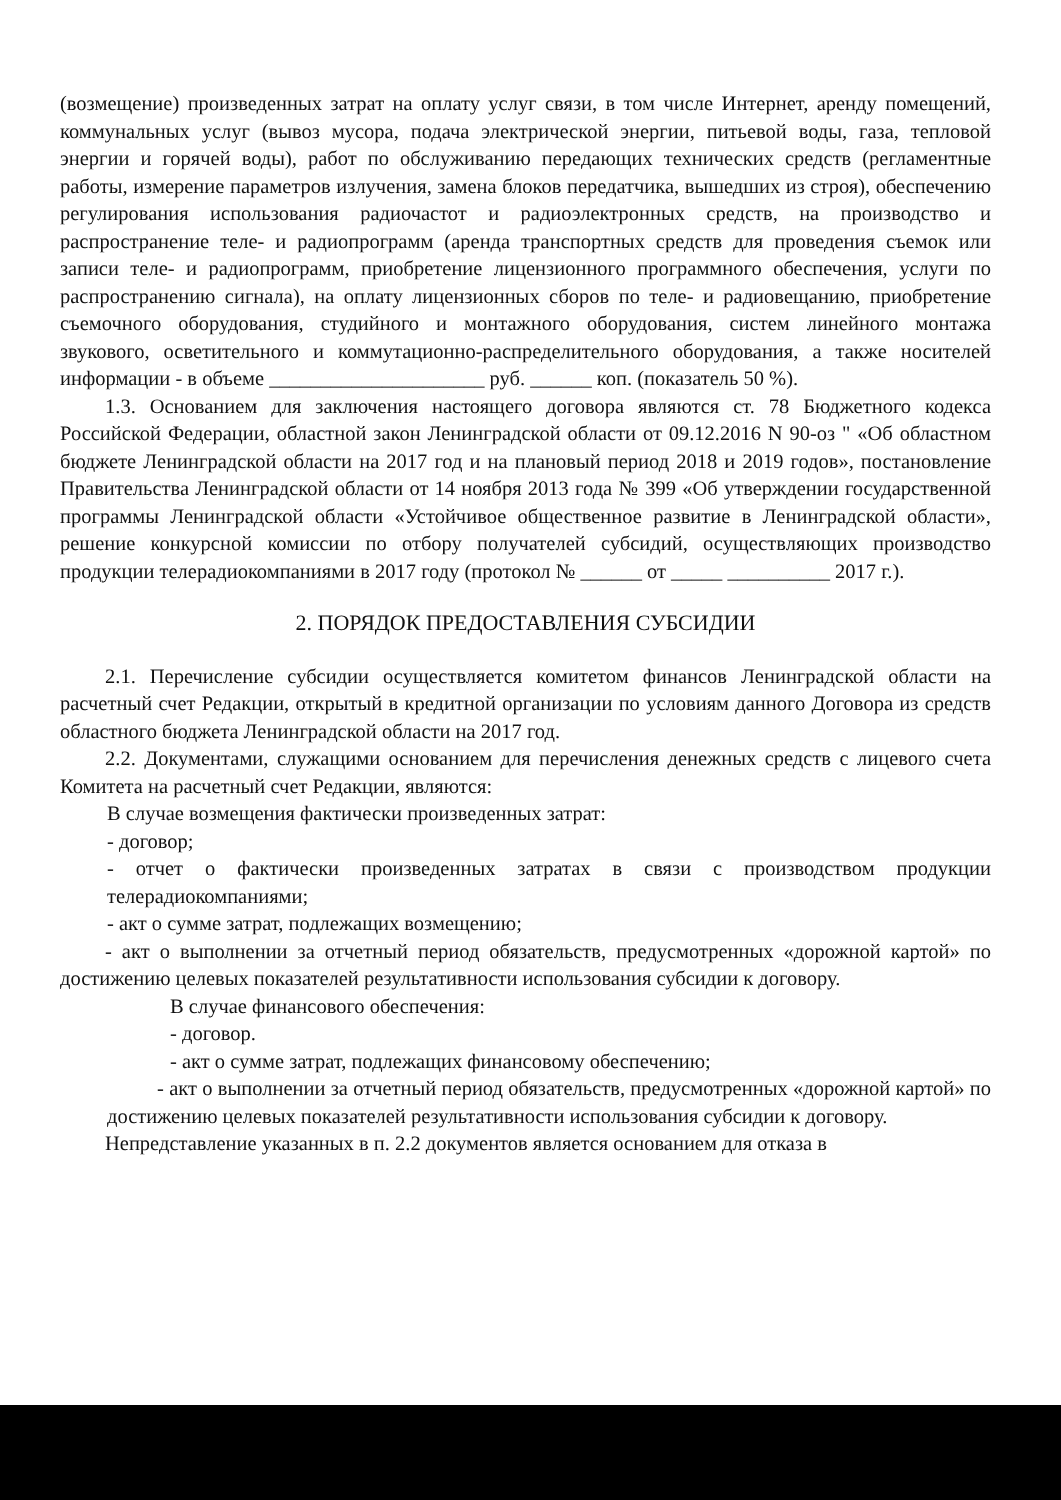(возмещение) произведенных затрат на оплату услуг связи, в том числе Интернет, аренду помещений, коммунальных услуг (вывоз мусора, подача электрической энергии, питьевой воды, газа, тепловой энергии и горячей воды), работ по обслуживанию передающих технических средств (регламентные работы, измерение параметров излучения, замена блоков передатчика, вышедших из строя), обеспечению регулирования использования радиочастот и радиоэлектронных средств, на производство и распространение теле- и радиопрограмм (аренда транспортных средств для проведения съемок или записи теле- и радиопрограмм, приобретение лицензионного программного обеспечения, услуги по распространению сигнала), на оплату лицензионных сборов по теле- и радиовещанию, приобретение съемочного оборудования, студийного и монтажного оборудования, систем линейного монтажа звукового, осветительного и коммутационно-распределительного оборудования, а также носителей информации - в объеме _____________________ руб. ______ коп. (показатель 50 %).
1.3. Основанием для заключения настоящего договора являются ст. 78 Бюджетного кодекса Российской Федерации, областной закон Ленинградской области от 09.12.2016 N 90-оз " «Об областном бюджете Ленинградской области на 2017 год и на плановый период 2018 и 2019 годов», постановление Правительства Ленинградской области от 14 ноября 2013 года № 399 «Об утверждении государственной программы Ленинградской области «Устойчивое общественное развитие в Ленинградской области», решение конкурсной комиссии по отбору получателей субсидий, осуществляющих производство продукции телерадиокомпаниями в 2017 году (протокол № ______ от _____ __________ 2017 г.).
2. ПОРЯДОК ПРЕДОСТАВЛЕНИЯ СУБСИДИИ
2.1. Перечисление субсидии осуществляется комитетом финансов Ленинградской области на расчетный счет Редакции, открытый в кредитной организации по условиям данного Договора из средств областного бюджета Ленинградской области на 2017 год.
2.2. Документами, служащими основанием для перечисления денежных средств с лицевого счета Комитета на расчетный счет Редакции, являются:
В случае возмещения фактически произведенных затрат:
- договор;
- отчет о фактически произведенных затратах в связи с производством продукции телерадиокомпаниями;
- акт о сумме затрат, подлежащих возмещению;
- акт о выполнении за отчетный период обязательств, предусмотренных «дорожной картой» по достижению целевых показателей результативности использования субсидии к договору.
В случае финансового обеспечения:
- договор.
- акт о сумме затрат, подлежащих финансовому обеспечению;
- акт о выполнении за отчетный период обязательств, предусмотренных «дорожной картой» по достижению целевых показателей результативности использования субсидии к договору.
Непредставление указанных в п. 2.2 документов является основанием для отказа в